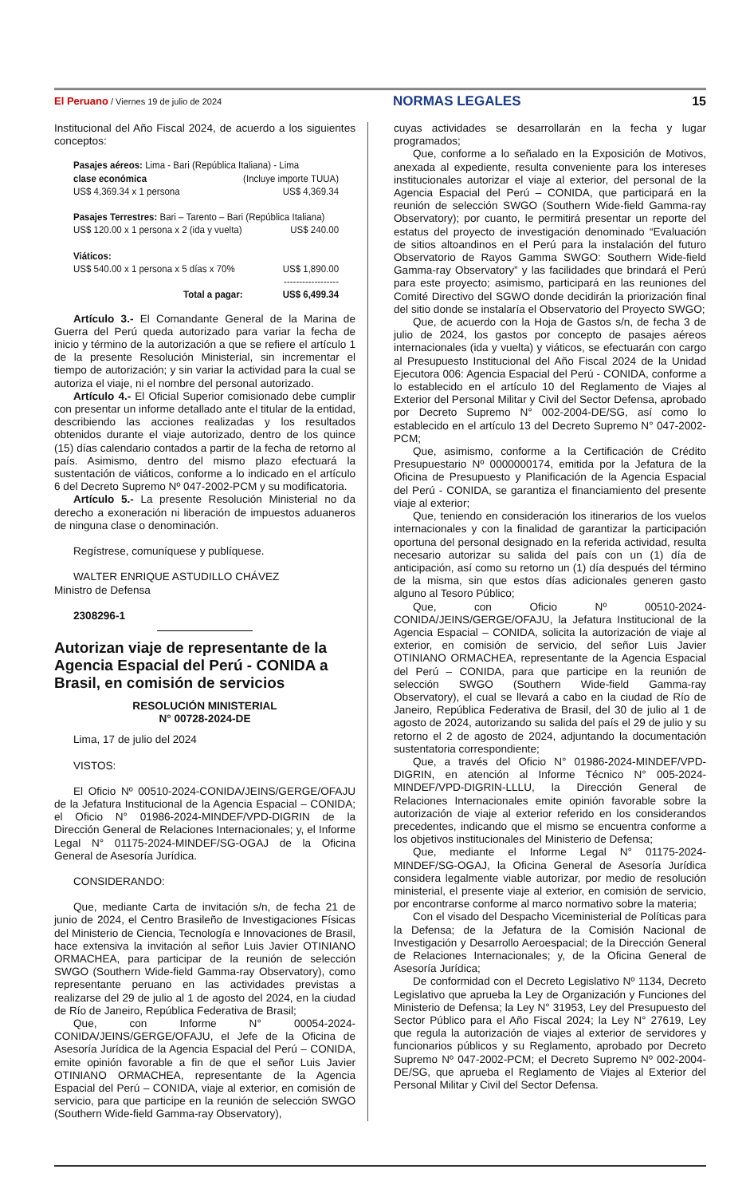El Peruano / Viernes 19 de julio de 2024 NORMAS LEGALES 15
Institucional del Año Fiscal 2024, de acuerdo a los siguientes conceptos:
| Pasajes aéreos: Lima - Bari (República Italiana) - Lima | |
| clase económica | (Incluye importe TUUA) |
| US$ 4,369.34 x 1 persona | US$ 4,369.34 |
| Pasajes Terrestres: Bari – Tarento – Bari (República Italiana) | |
| US$ 120.00 x 1 persona x 2 (ida y vuelta) | US$ 240.00 |
| Viáticos: | |
| US$ 540.00 x 1 persona x 5 días x 70% | US$ 1,890.00 |
| | ------------------ |
| Total a pagar: | US$ 6,499.34 |
Artículo 3.- El Comandante General de la Marina de Guerra del Perú queda autorizado para variar la fecha de inicio y término de la autorización a que se refiere el artículo 1 de la presente Resolución Ministerial, sin incrementar el tiempo de autorización; y sin variar la actividad para la cual se autoriza el viaje, ni el nombre del personal autorizado.
Artículo 4.- El Oficial Superior comisionado debe cumplir con presentar un informe detallado ante el titular de la entidad, describiendo las acciones realizadas y los resultados obtenidos durante el viaje autorizado, dentro de los quince (15) días calendario contados a partir de la fecha de retorno al país. Asimismo, dentro del mismo plazo efectuará la sustentación de viáticos, conforme a lo indicado en el artículo 6 del Decreto Supremo Nº 047-2002-PCM y su modificatoria.
Artículo 5.- La presente Resolución Ministerial no da derecho a exoneración ni liberación de impuestos aduaneros de ninguna clase o denominación.
Regístrese, comuníquese y publíquese.
WALTER ENRIQUE ASTUDILLO CHÁVEZ
Ministro de Defensa
2308296-1
Autorizan viaje de representante de la Agencia Espacial del Perú - CONIDA a Brasil, en comisión de servicios
RESOLUCIÓN MINISTERIAL
N° 00728-2024-DE
Lima, 17 de julio del 2024
VISTOS:
El Oficio Nº 00510-2024-CONIDA/JEINS/GERGE/OFAJU de la Jefatura Institucional de la Agencia Espacial – CONIDA; el Oficio N° 01986-2024-MINDEF/VPD-DIGRIN de la Dirección General de Relaciones Internacionales; y, el Informe Legal N° 01175-2024-MINDEF/SG-OGAJ de la Oficina General de Asesoría Jurídica.
CONSIDERANDO:
Que, mediante Carta de invitación s/n, de fecha 21 de junio de 2024, el Centro Brasileño de Investigaciones Físicas del Ministerio de Ciencia, Tecnología e Innovaciones de Brasil, hace extensiva la invitación al señor Luis Javier OTINIANO ORMACHEA, para participar de la reunión de selección SWGO (Southern Wide-field Gamma-ray Observatory), como representante peruano en las actividades previstas a realizarse del 29 de julio al 1 de agosto del 2024, en la ciudad de Río de Janeiro, República Federativa de Brasil;
Que, con Informe N° 00054-2024-CONIDA/JEINS/GERGE/OFAJU, el Jefe de la Oficina de Asesoría Jurídica de la Agencia Espacial del Perú – CONIDA, emite opinión favorable a fin de que el señor Luis Javier OTINIANO ORMACHEA, representante de la Agencia Espacial del Perú – CONIDA, viaje al exterior, en comisión de servicio, para que participe en la reunión de selección SWGO (Southern Wide-field Gamma-ray Observatory),
cuyas actividades se desarrollarán en la fecha y lugar programados;
Que, conforme a lo señalado en la Exposición de Motivos, anexada al expediente, resulta conveniente para los intereses institucionales autorizar el viaje al exterior, del personal de la Agencia Espacial del Perú – CONIDA, que participará en la reunión de selección SWGO (Southern Wide-field Gamma-ray Observatory); por cuanto, le permitirá presentar un reporte del estatus del proyecto de investigación denominado “Evaluación de sitios altoandinos en el Perú para la instalación del futuro Observatorio de Rayos Gamma SWGO: Southern Wide-field Gamma-ray Observatory” y las facilidades que brindará el Perú para este proyecto; asimismo, participará en las reuniones del Comité Directivo del SGWO donde decidirán la priorización final del sitio donde se instalaría el Observatorio del Proyecto SWGO;
Que, de acuerdo con la Hoja de Gastos s/n, de fecha 3 de julio de 2024, los gastos por concepto de pasajes aéreos internacionales (ida y vuelta) y viáticos, se efectuarán con cargo al Presupuesto Institucional del Año Fiscal 2024 de la Unidad Ejecutora 006: Agencia Espacial del Perú - CONIDA, conforme a lo establecido en el artículo 10 del Reglamento de Viajes al Exterior del Personal Militar y Civil del Sector Defensa, aprobado por Decreto Supremo N° 002-2004-DE/SG, así como lo establecido en el artículo 13 del Decreto Supremo N° 047-2002-PCM;
Que, asimismo, conforme a la Certificación de Crédito Presupuestario Nº 0000000174, emitida por la Jefatura de la Oficina de Presupuesto y Planificación de la Agencia Espacial del Perú - CONIDA, se garantiza el financiamiento del presente viaje al exterior;
Que, teniendo en consideración los itinerarios de los vuelos internacionales y con la finalidad de garantizar la participación oportuna del personal designado en la referida actividad, resulta necesario autorizar su salida del país con un (1) día de anticipación, así como su retorno un (1) día después del término de la misma, sin que estos días adicionales generen gasto alguno al Tesoro Público;
Que, con Oficio Nº 00510-2024-CONIDA/JEINS/GERGE/OFAJU, la Jefatura Institucional de la Agencia Espacial – CONIDA, solicita la autorización de viaje al exterior, en comisión de servicio, del señor Luis Javier OTINIANO ORMACHEA, representante de la Agencia Espacial del Perú – CONIDA, para que participe en la reunión de selección SWGO (Southern Wide-field Gamma-ray Observatory), el cual se llevará a cabo en la ciudad de Río de Janeiro, República Federativa de Brasil, del 30 de julio al 1 de agosto de 2024, autorizando su salida del país el 29 de julio y su retorno el 2 de agosto de 2024, adjuntando la documentación sustentatoria correspondiente;
Que, a través del Oficio N° 01986-2024-MINDEF/VPD-DIGRIN, en atención al Informe Técnico N° 005-2024-MINDEF/VPD-DIGRIN-LLLU, la Dirección General de Relaciones Internacionales emite opinión favorable sobre la autorización de viaje al exterior referido en los considerandos precedentes, indicando que el mismo se encuentra conforme a los objetivos institucionales del Ministerio de Defensa;
Que, mediante el Informe Legal N° 01175-2024-MINDEF/SG-OGAJ, la Oficina General de Asesoría Jurídica considera legalmente viable autorizar, por medio de resolución ministerial, el presente viaje al exterior, en comisión de servicio, por encontrarse conforme al marco normativo sobre la materia;
Con el visado del Despacho Viceministerial de Políticas para la Defensa; de la Jefatura de la Comisión Nacional de Investigación y Desarrollo Aeroespacial; de la Dirección General de Relaciones Internacionales; y, de la Oficina General de Asesoría Jurídica;
De conformidad con el Decreto Legislativo Nº 1134, Decreto Legislativo que aprueba la Ley de Organización y Funciones del Ministerio de Defensa; la Ley N° 31953, Ley del Presupuesto del Sector Público para el Año Fiscal 2024; la Ley N° 27619, Ley que regula la autorización de viajes al exterior de servidores y funcionarios públicos y su Reglamento, aprobado por Decreto Supremo Nº 047-2002-PCM; el Decreto Supremo Nº 002-2004-DE/SG, que aprueba el Reglamento de Viajes al Exterior del Personal Militar y Civil del Sector Defensa.